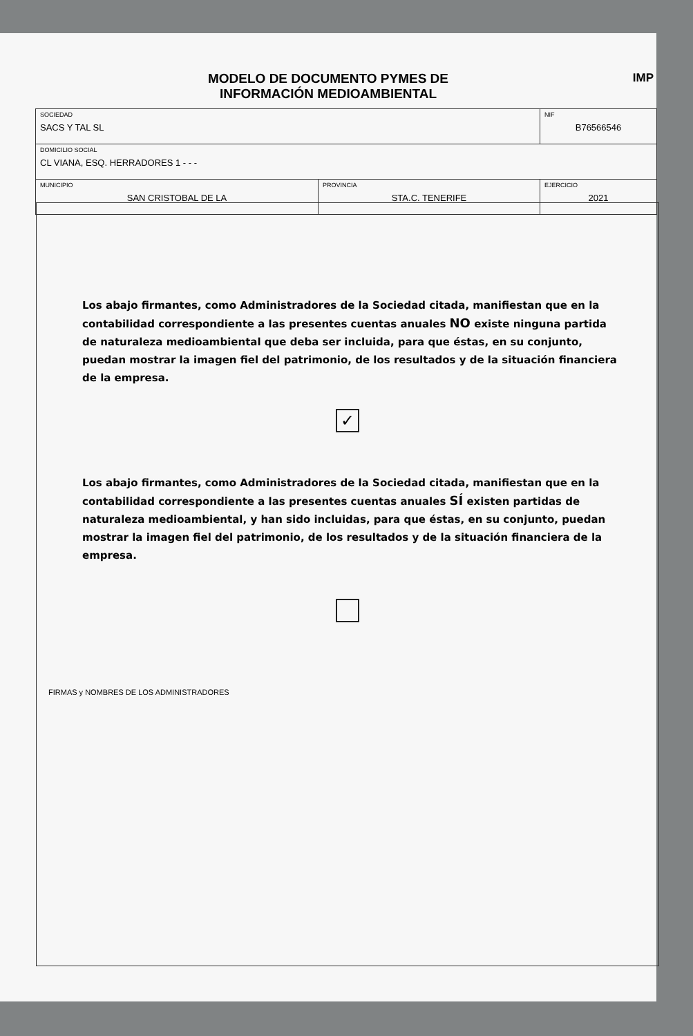MODELO DE DOCUMENTO PYMES DE
INFORMACIÓN MEDIOAMBIENTAL
IMP
| SOCIEDAD SACS Y TAL SL | | NIF B76566546 |
| DOMICILIO SOCIAL CL VIANA, ESQ. HERRADORES 1 - - - | | |
| MUNICIPIO SAN CRISTOBAL DE LA | PROVINCIA STA.C. TENERIFE | EJERCICIO 2021 |
Los abajo firmantes, como Administradores de la Sociedad citada, manifiestan que en la contabilidad correspondiente a las presentes cuentas anuales NO existe ninguna partida de naturaleza medioambiental que deba ser incluida, para que éstas, en su conjunto, puedan mostrar la imagen fiel del patrimonio, de los resultados y de la situación financiera de la empresa.
✓
Los abajo firmantes, como Administradores de la Sociedad citada, manifiestan que en la contabilidad correspondiente a las presentes cuentas anuales SÍ existen partidas de naturaleza medioambiental, y han sido incluidas, para que éstas, en su conjunto, puedan mostrar la imagen fiel del patrimonio, de los resultados y de la situación financiera de la empresa.
FIRMAS y NOMBRES DE LOS ADMINISTRADORES